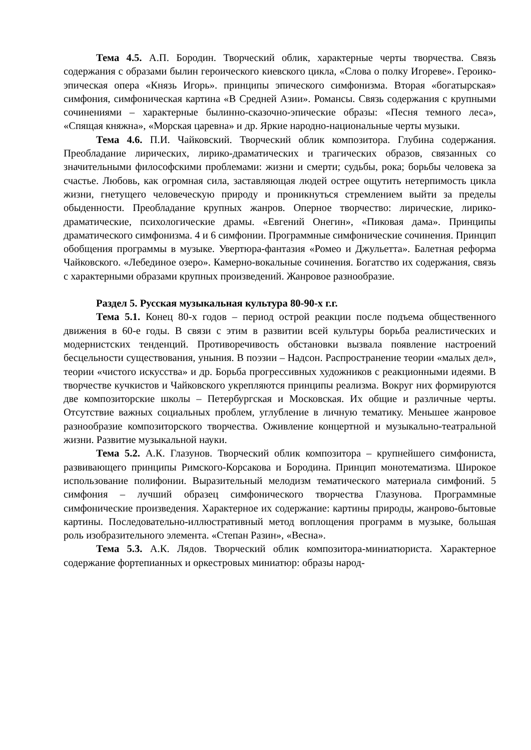Тема 4.5. А.П. Бородин. Творческий облик, характерные черты творчества. Связь содержания с образами былин героического киевского цикла, «Слова о полку Игореве». Героико-эпическая опера «Князь Игорь». принципы эпического симфонизма. Вторая «богатырская» симфония, симфоническая картина «В Средней Азии». Романсы. Связь содержания с крупными сочинениями – характерные былинно-сказочно-эпические образы: «Песня темного леса», «Спящая княжна», «Морская царевна» и др. Яркие народно-национальные черты музыки.
Тема 4.6. П.И. Чайковский. Творческий облик композитора. Глубина содержания. Преобладание лирических, лирико-драматических и трагических образов, связанных со значительными философскими проблемами: жизни и смерти; судьбы, рока; борьбы человека за счастье. Любовь, как огромная сила, заставляющая людей острее ощутить нетерпимость цикла жизни, гнетущего человеческую природу и проникнуться стремлением выйти за пределы обыденности. Преобладание крупных жанров. Оперное творчество: лирические, лирико-драматические, психологические драмы. «Евгений Онегин», «Пиковая дама». Принципы драматического симфонизма. 4 и 6 симфонии. Программные симфонические сочинения. Принцип обобщения программы в музыке. Увертюра-фантазия «Ромео и Джульетта». Балетная реформа Чайковского. «Лебединое озеро». Камерно-вокальные сочинения. Богатство их содержания, связь с характерными образами крупных произведений. Жанровое разнообразие.
Раздел 5. Русская музыкальная культура 80-90-х г.г.
Тема 5.1. Конец 80-х годов – период острой реакции после подъема общественного движения в 60-е годы. В связи с этим в развитии всей культуры борьба реалистических и модернистских тенденций. Противоречивость обстановки вызвала появление настроений бесцельности существования, уныния. В поэзии – Надсон. Распространение теории «малых дел», теории «чистого искусства» и др. Борьба прогрессивных художников с реакционными идеями. В творчестве кучкистов и Чайковского укрепляются принципы реализма. Вокруг них формируются две композиторские школы – Петербургская и Московская. Их общие и различные черты. Отсутствие важных социальных проблем, углубление в личную тематику. Меньшее жанровое разнообразие композиторского творчества. Оживление концертной и музыкально-театральной жизни. Развитие музыкальной науки.
Тема 5.2. А.К. Глазунов. Творческий облик композитора – крупнейшего симфониста, развивающего принципы Римского-Корсакова и Бородина. Принцип монотематизма. Широкое использование полифонии. Выразительный мелодизм тематического материала симфоний. 5 симфония – лучший образец симфонического творчества Глазунова. Программные симфонические произведения. Характерное их содержание: картины природы, жанрово-бытовые картины. Последовательно-иллюстративный метод воплощения программ в музыке, большая роль изобразительного элемента. «Степан Разин», «Весна».
Тема 5.3. А.К. Лядов. Творческий облик композитора-миниатюриста. Характерное содержание фортепианных и оркестровых миниатюр: образы народ-